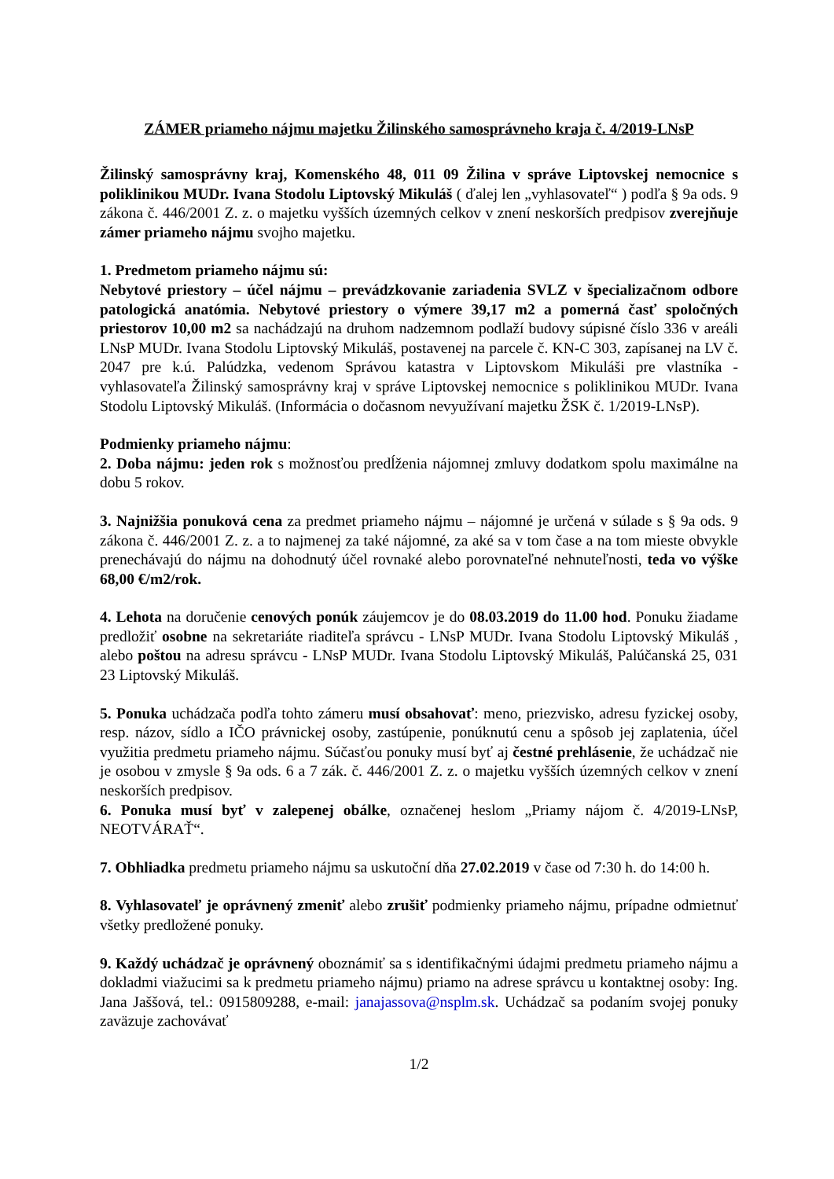ZÁMER priameho nájmu majetku Žilinského samosprávneho kraja č. 4/2019-LNsP
Žilinský samosprávny kraj, Komenského 48, 011 09 Žilina v správe Liptovskej nemocnice s poliklinikou MUDr. Ivana Stodolu Liptovský Mikuláš ( ďalej len „vyhlasovateľ“ ) podľa § 9a ods. 9 zákona č. 446/2001 Z. z. o majetku vyšších územných celkov v znení neskorších predpisov zverejňuje zámer priameho nájmu svojho majetku.
1. Predmetom priameho nájmu sú:
Nebytové priestory – účel nájmu – prevádzkovanie zariadenia SVLZ v špecializačnom odbore patologická anatómia. Nebytové priestory o výmere 39,17 m2 a pomerná časť spoločných priestorov 10,00 m2 sa nachádzajú na druhom nadzemnom podlaží budovy súpisné číslo 336 v areáli LNsP MUDr. Ivana Stodolu Liptovský Mikuláš, postavenej na parcele č. KN-C 303, zapísanej na LV č. 2047 pre k.ú. Palúdzka, vedenom Správou katastra v Liptovskom Mikuláši pre vlastníka - vyhlasovateľa Žilinský samosprávny kraj v správe Liptovskej nemocnice s poliklinikou MUDr. Ivana Stodolu Liptovský Mikuláš. (Informácia o dočasnom nevyužívaní majetku ŽSK č. 1/2019-LNsP).
Podmienky priameho nájmu:
2. Doba nájmu: jeden rok s možnosťou predĺženia nájomnej zmluvy dodatkom spolu maximálne na dobu 5 rokov.
3. Najnižšia ponuková cena za predmet priameho nájmu – nájomné je určená v súlade s § 9a ods. 9 zákona č. 446/2001 Z. z. a to najmenej za také nájomné, za aké sa v tom čase a na tom mieste obvykle prenechávajú do nájmu na dohodnutý účel rovnaké alebo porovnateľné nehnuteľnosti, teda vo výške 68,00 €/m2/rok.
4. Lehota na doručenie cenových ponúk záujemcov je do 08.03.2019 do 11.00 hod. Ponuku žiadame predložiť osobne na sekretariáte riaditeľa správcu - LNsP MUDr. Ivana Stodolu Liptovský Mikuláš , alebo poštou na adresu správcu - LNsP MUDr. Ivana Stodolu Liptovský Mikuláš, Palúčanská 25, 031 23 Liptovský Mikuláš.
5. Ponuka uchádzača podľa tohto zámeru musí obsahovať: meno, priezvisko, adresu fyzickej osoby, resp. názov, sídlo a IČO právnickej osoby, zastúpenie, ponúknutú cenu a spôsob jej zaplatenia, účel využitia predmetu priameho nájmu. Súčasťou ponuky musí byť aj čestné prehlásenie, že uchádzač nie je osobou v zmysle § 9a ods. 6 a 7 zák. č. 446/2001 Z. z. o majetku vyšších územných celkov v znení neskorších predpisov.
6. Ponuka musí byť v zalepenej obálke, označenej heslom „Priamy nájom č. 4/2019-LNsP, NEOTVÁRAŤ“.
7. Obhliadka predmetu priameho nájmu sa uskutoční dňa 27.02.2019 v čase od 7:30 h. do 14:00 h.
8. Vyhlasovateľ je oprávnený zmeniť alebo zrušiť podmienky priameho nájmu, prípadne odmietnuť všetky predložené ponuky.
9. Každý uchádzač je oprávnený oboznámiť sa s identifikačnými údajmi predmetu priameho nájmu a dokladmi viažucimi sa k predmetu priameho nájmu) priamo na adrese správcu u kontaktnej osoby: Ing. Jana Jaššová, tel.: 0915809288, e-mail: janajassova@nsplm.sk. Uchádzač sa podaním svojej ponuky zaväzuje zachovávať
1/2